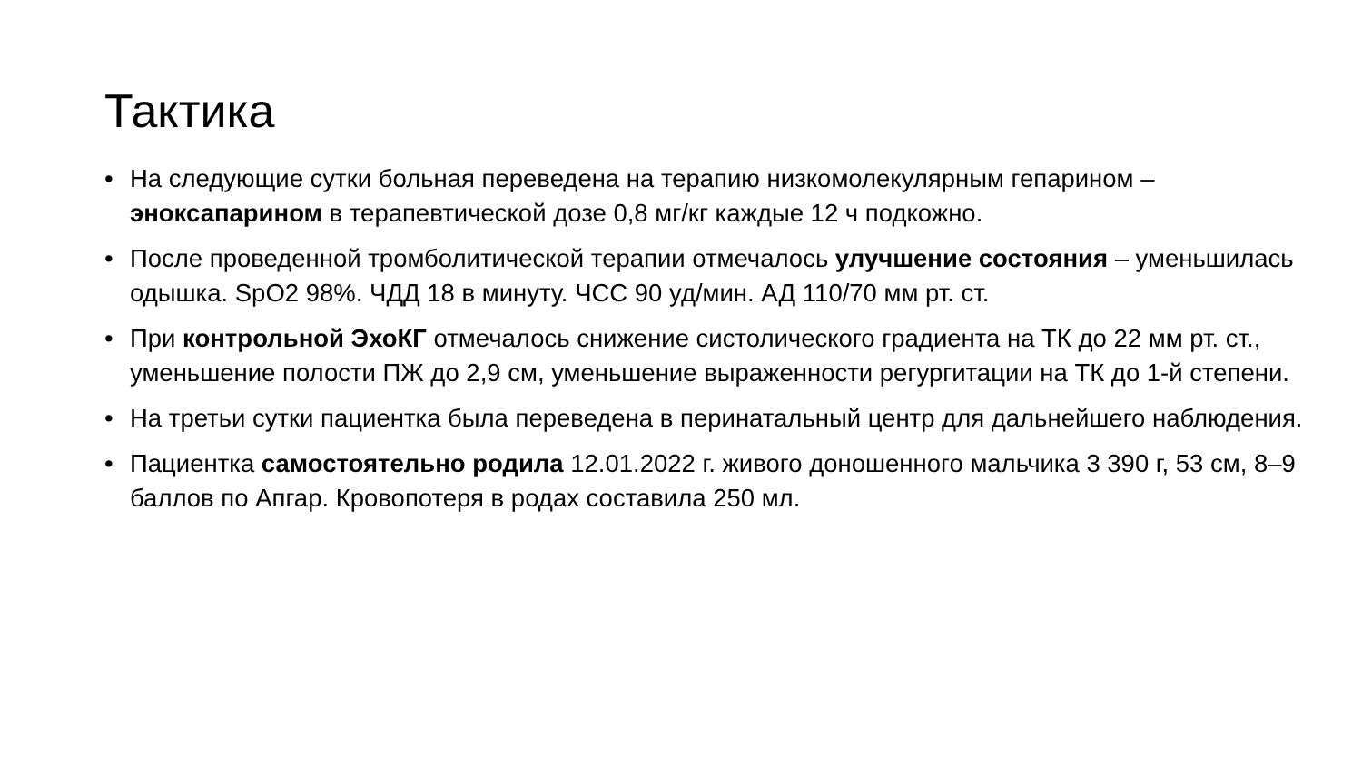Тактика
• На следующие сутки больная переведена на терапию низкомолекулярным гепарином – эноксапарином в терапевтической дозе 0,8 мг/кг каждые 12 ч подкожно.
• После проведенной тромболитической терапии отмечалось улучшение состояния – уменьшилась одышка. SpO2 98%. ЧДД 18 в минуту. ЧСС 90 уд/мин. АД 110/70 мм рт. ст.
• При контрольной ЭхоКГ отмечалось снижение систолического градиента на ТК до 22 мм рт. ст., уменьшение полости ПЖ до 2,9 см, уменьшение выраженности регургитации на ТК до 1-й степени.
• На третьи сутки пациентка была переведена в перинатальный центр для дальнейшего наблюдения.
• Пациентка самостоятельно родила 12.01.2022 г. живого доношенного мальчика 3 390 г, 53 см, 8–9 баллов по Апгар. Кровопотеря в родах составила 250 мл.